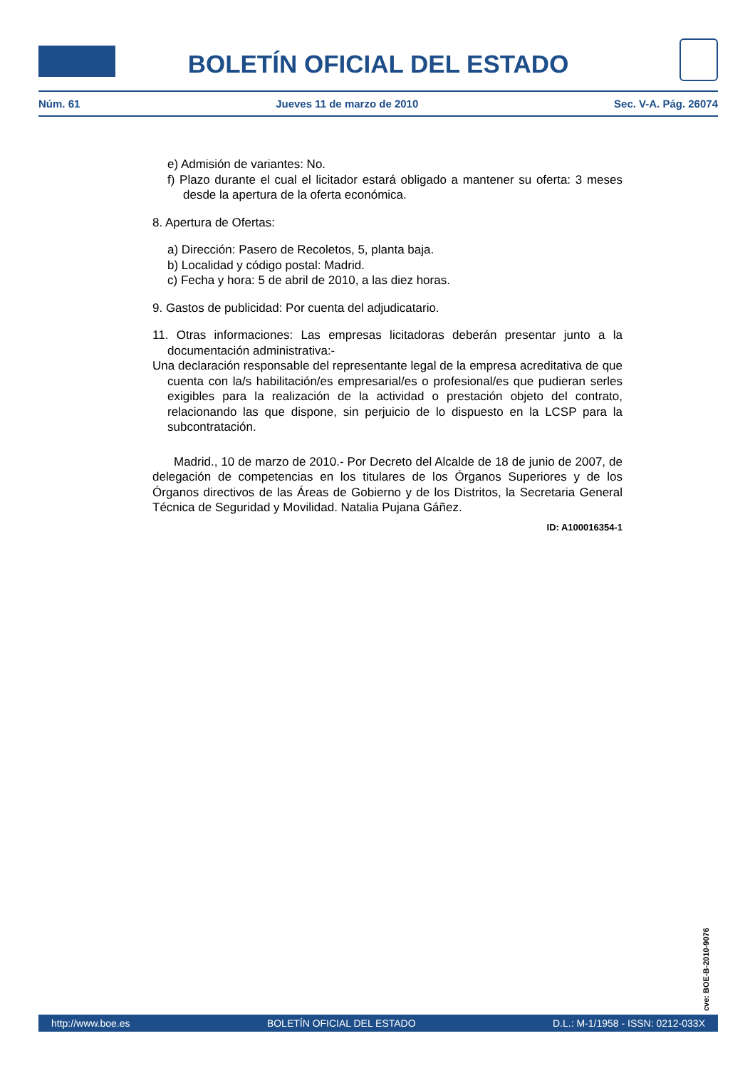BOLETÍN OFICIAL DEL ESTADO
Núm. 61 Jueves 11 de marzo de 2010 Sec. V-A. Pág. 26074
e) Admisión de variantes: No.
f) Plazo durante el cual el licitador estará obligado a mantener su oferta: 3 meses desde la apertura de la oferta económica.
8. Apertura de Ofertas:
a) Dirección: Pasero de Recoletos, 5, planta baja.
b) Localidad y código postal: Madrid.
c) Fecha y hora: 5 de abril de 2010, a las diez horas.
9. Gastos de publicidad: Por cuenta del adjudicatario.
11. Otras informaciones: Las empresas licitadoras deberán presentar junto a la documentación administrativa:-
Una declaración responsable del representante legal de la empresa acreditativa de que cuenta con la/s habilitación/es empresarial/es o profesional/es que pudieran serles exigibles para la realización de la actividad o prestación objeto del contrato, relacionando las que dispone, sin perjuicio de lo dispuesto en la LCSP para la subcontratación.
Madrid., 10 de marzo de 2010.- Por Decreto del Alcalde de 18 de junio de 2007, de delegación de competencias en los titulares de los Órganos Superiores y de los Órganos directivos de las Áreas de Gobierno y de los Distritos, la Secretaria General Técnica de Seguridad y Movilidad. Natalia Pujana Gáñez.
ID: A100016354-1
cve: BOE-B-2010-9076
http://www.boe.es BOLETÍN OFICIAL DEL ESTADO D.L.: M-1/1958 - ISSN: 0212-033X